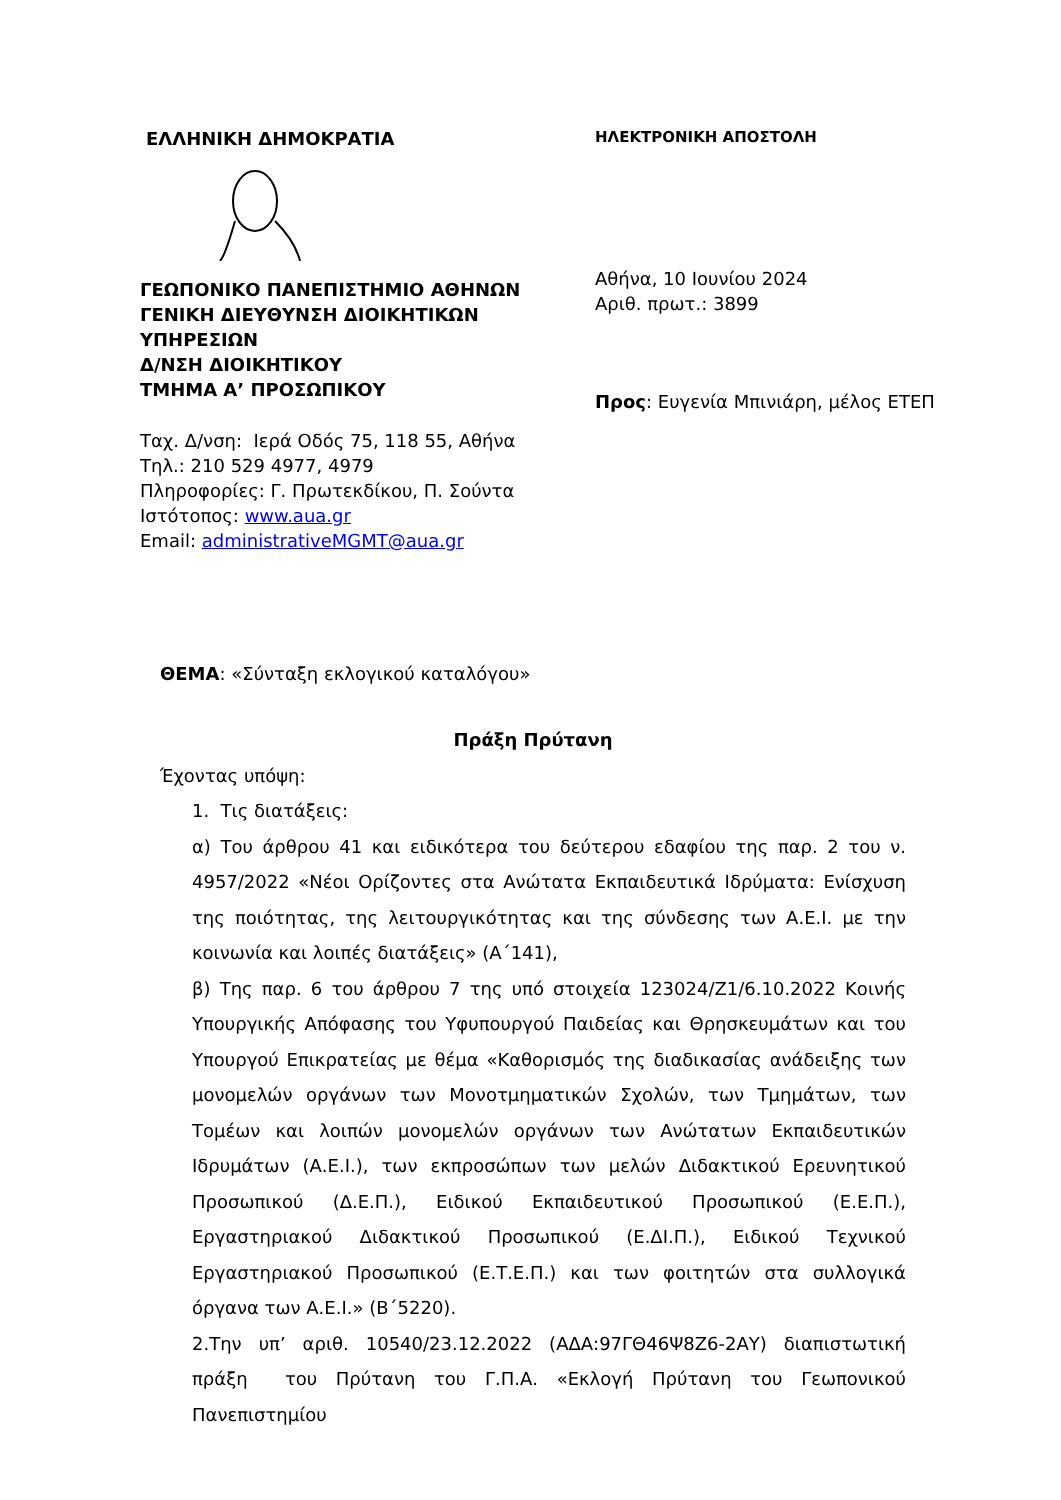ΕΛΛΗΝΙΚΗ ΔΗΜΟΚΡΑΤΙΑ
ΓΕΩΠΟΝΙΚΟ ΠΑΝΕΠΙΣΤΗΜΙΟ ΑΘΗΝΩΝ
ΓΕΝΙΚΗ ΔΙΕΥΘΥΝΣΗ ΔΙΟΙΚΗΤΙΚΩΝ
ΥΠΗΡΕΣΙΩΝ
Δ/ΝΣΗ ΔΙΟΙΚΗΤΙΚΟΥ
ΤΜΗΜΑ Α’ ΠΡΟΣΩΠΙΚΟΥ
Ταχ. Δ/νση: Ιερά Οδός 75, 118 55, Αθήνα
Τηλ.: 210 529 4977, 4979
Πληροφορίες: Γ. Πρωτεκδίκου, Π. Σούντα
Ιστότοπος: www.aua.gr
Email: administrativeMGMT@aua.gr
ΗΛΕΚΤΡΟΝΙΚΗ ΑΠΟΣΤΟΛΗ
Αθήνα, 10 Ιουνίου 2024
Αριθ. πρωτ.: 3899
Προς: Ευγενία Μπινιάρη, μέλος ΕΤΕΠ
ΘΕΜΑ: «Σύνταξη εκλογικού καταλόγου»
Πράξη Πρύτανη
Έχοντας υπόψη:
1. Τις διατάξεις:
α) Του άρθρου 41 και ειδικότερα του δεύτερου εδαφίου της παρ. 2 του ν. 4957/2022 «Νέοι Ορίζοντες στα Ανώτατα Εκπαιδευτικά Ιδρύματα: Ενίσχυση της ποιότητας, της λειτουργικότητας και της σύνδεσης των Α.Ε.Ι. με την κοινωνία και λοιπές διατάξεις» (Α΄141),
β) Της παρ. 6 του άρθρου 7 της υπό στοιχεία 123024/Ζ1/6.10.2022 Κοινής Υπουργικής Απόφασης του Υφυπουργού Παιδείας και Θρησκευμάτων και του Υπουργού Επικρατείας με θέμα «Καθορισμός της διαδικασίας ανάδειξης των μονομελών οργάνων των Μονοτμηματικών Σχολών, των Τμημάτων, των Τομέων και λοιπών μονομελών οργάνων των Ανώτατων Εκπαιδευτικών Ιδρυμάτων (Α.Ε.Ι.), των εκπροσώπων των μελών Διδακτικού Ερευνητικού Προσωπικού (Δ.Ε.Π.), Ειδικού Εκπαιδευτικού Προσωπικού (Ε.Ε.Π.), Εργαστηριακού Διδακτικού Προσωπικού (Ε.ΔΙ.Π.), Ειδικού Τεχνικού Εργαστηριακού Προσωπικού (Ε.Τ.Ε.Π.) και των φοιτητών στα συλλογικά όργανα των Α.Ε.Ι.» (Β΄5220).
2.Την υπ’ αριθ. 10540/23.12.2022 (ΑΔΑ:97ΓΘ46Ψ8Ζ6-2ΑΥ) διαπιστωτική πράξη του Πρύτανη του Γ.Π.Α. «Εκλογή Πρύτανη του Γεωπονικού Πανεπιστημίου